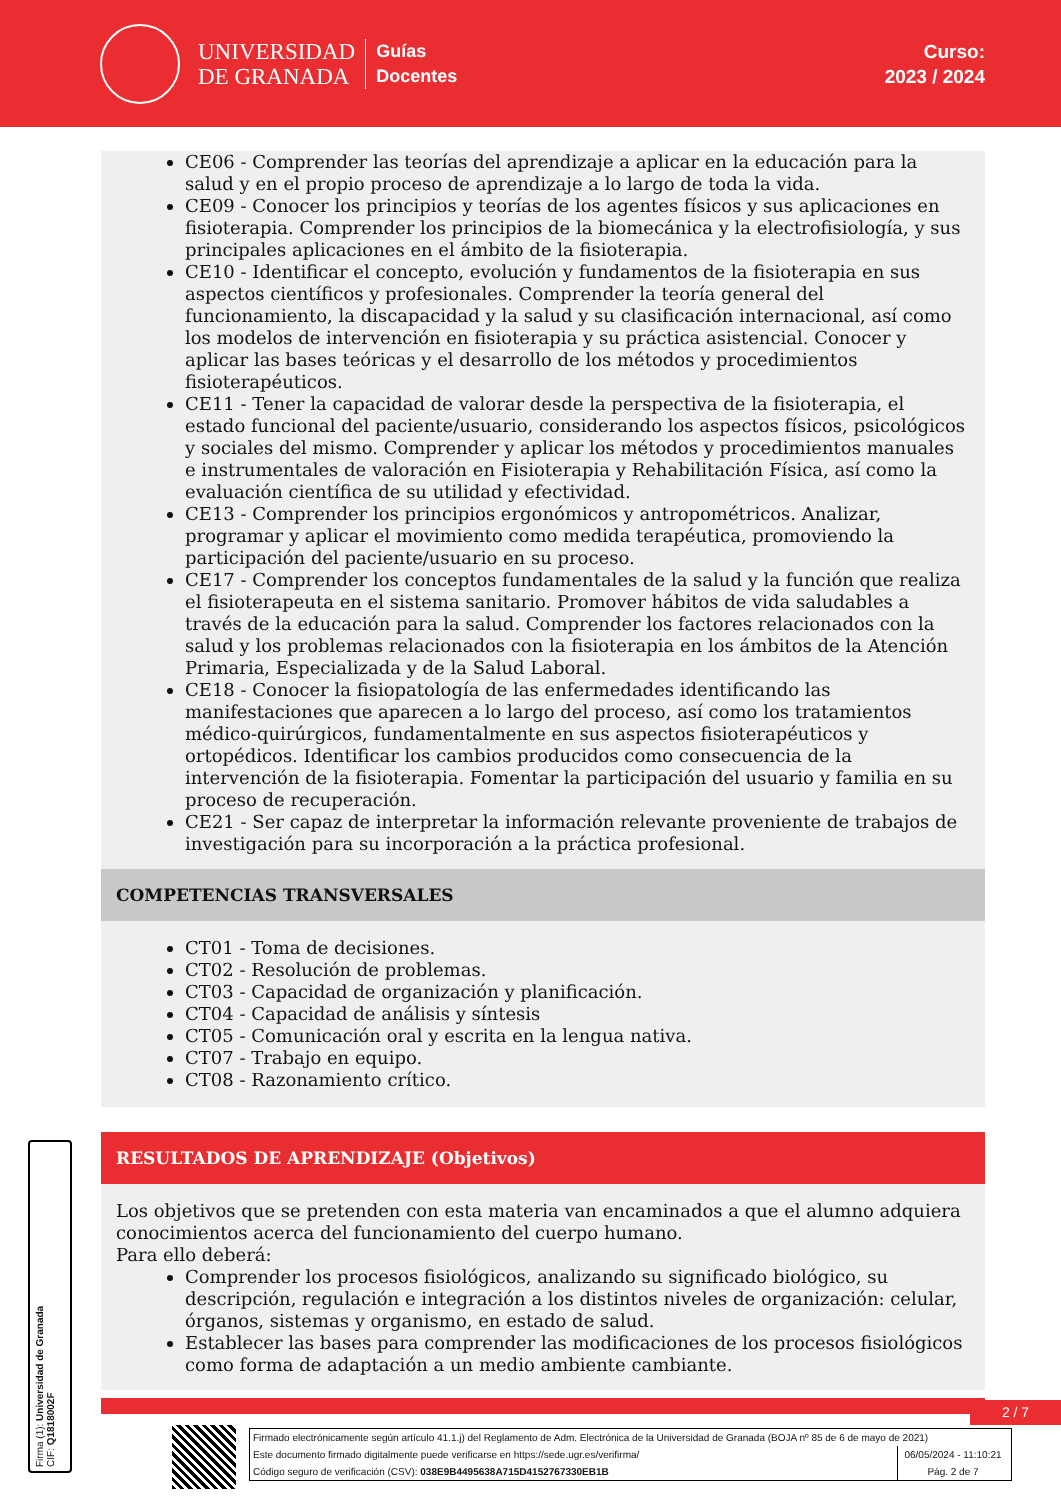UNIVERSIDAD
DE GRANADA
Guías
Docentes
Curso:
2023 / 2024
CE06 - Comprender las teorías del aprendizaje a aplicar en la educación para la salud y en el propio proceso de aprendizaje a lo largo de toda la vida.
CE09 - Conocer los principios y teorías de los agentes físicos y sus aplicaciones en fisioterapia. Comprender los principios de la biomecánica y la electrofisiología, y sus principales aplicaciones en el ámbito de la fisioterapia.
CE10 - Identificar el concepto, evolución y fundamentos de la fisioterapia en sus aspectos científicos y profesionales. Comprender la teoría general del funcionamiento, la discapacidad y la salud y su clasificación internacional, así como los modelos de intervención en fisioterapia y su práctica asistencial. Conocer y aplicar las bases teóricas y el desarrollo de los métodos y procedimientos fisioterapéuticos.
CE11 - Tener la capacidad de valorar desde la perspectiva de la fisioterapia, el estado funcional del paciente/usuario, considerando los aspectos físicos, psicológicos y sociales del mismo. Comprender y aplicar los métodos y procedimientos manuales e instrumentales de valoración en Fisioterapia y Rehabilitación Física, así como la evaluación científica de su utilidad y efectividad.
CE13 - Comprender los principios ergonómicos y antropométricos. Analizar, programar y aplicar el movimiento como medida terapéutica, promoviendo la participación del paciente/usuario en su proceso.
CE17 - Comprender los conceptos fundamentales de la salud y la función que realiza el fisioterapeuta en el sistema sanitario. Promover hábitos de vida saludables a través de la educación para la salud. Comprender los factores relacionados con la salud y los problemas relacionados con la fisioterapia en los ámbitos de la Atención Primaria, Especializada y de la Salud Laboral.
CE18 - Conocer la fisiopatología de las enfermedades identificando las manifestaciones que aparecen a lo largo del proceso, así como los tratamientos médico-quirúrgicos, fundamentalmente en sus aspectos fisioterapéuticos y ortopédicos. Identificar los cambios producidos como consecuencia de la intervención de la fisioterapia. Fomentar la participación del usuario y familia en su proceso de recuperación.
CE21 - Ser capaz de interpretar la información relevante proveniente de trabajos de investigación para su incorporación a la práctica profesional.
COMPETENCIAS TRANSVERSALES
CT01 - Toma de decisiones.
CT02 - Resolución de problemas.
CT03 - Capacidad de organización y planificación.
CT04 - Capacidad de análisis y síntesis
CT05 - Comunicación oral y escrita en la lengua nativa.
CT07 - Trabajo en equipo.
CT08 - Razonamiento crítico.
RESULTADOS DE APRENDIZAJE (Objetivos)
Los objetivos que se pretenden con esta materia van encaminados a que el alumno adquiera conocimientos acerca del funcionamiento del cuerpo humano.
Para ello deberá:
Comprender los procesos fisiológicos, analizando su significado biológico, su descripción, regulación e integración a los distintos niveles de organización: celular, órganos, sistemas y organismo, en estado de salud.
Establecer las bases para comprender las modificaciones de los procesos fisiológicos como forma de adaptación a un medio ambiente cambiante.
2 / 7
Firma (1): Universidad de Granada
CIF: Q1818002F
Firmado electrónicamente según artículo 41.1.j) del Reglamento de Adm. Electrónica de la Universidad de Granada (BOJA nº 85 de 6 de mayo de 2021)
Este documento firmado digitalmente puede verificarse en https://sede.ugr.es/verifirma/ 06/05/2024 - 11:10:21
Código seguro de verificación (CSV): 038E9B4495638A715D4152767330EB1B Pág. 2 de 7